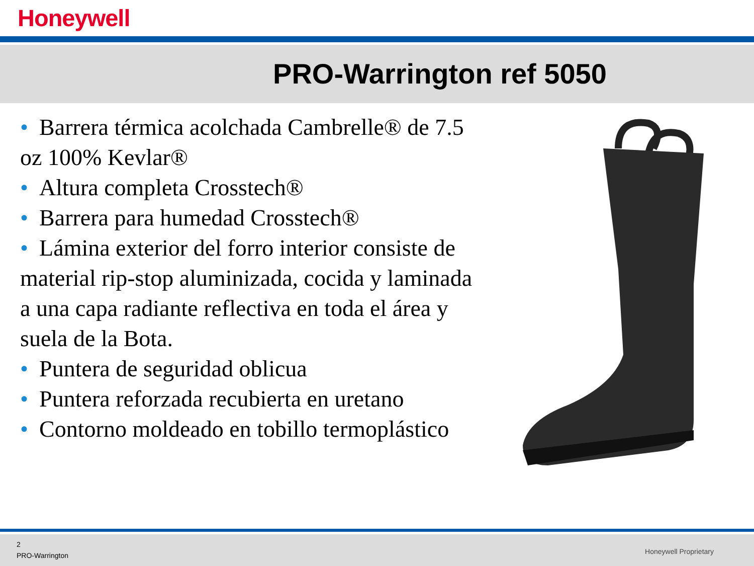Honeywell
PRO-Warrington ref 5050
• Barrera térmica acolchada Cambrelle® de 7.5 oz 100% Kevlar®
• Altura completa Crosstech®
• Barrera para humedad Crosstech®
• Lámina exterior del forro interior consiste de material rip-stop aluminizada, cocida y laminada a una capa radiante reflectiva en toda el área y suela de la Bota.
• Puntera de seguridad oblicua
• Puntera reforzada recubierta en uretano
• Contorno moldeado en tobillo termoplástico
2
PRO-Warrington
Honeywell Proprietary